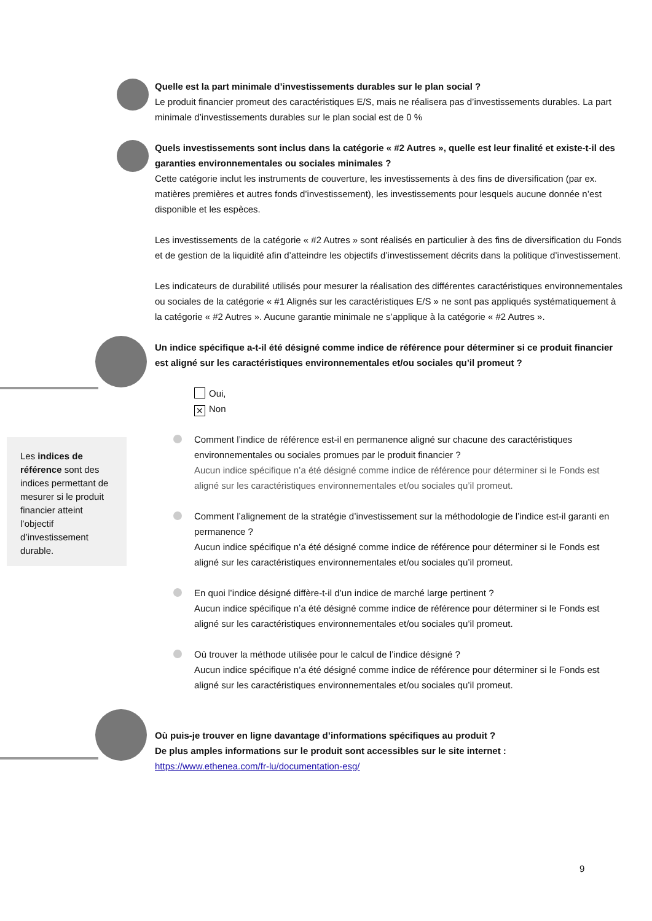Quelle est la part minimale d’investissements durables sur le plan social ?
Le produit financier promeut des caractéristiques E/S, mais ne réalisera pas d’investissements durables. La part minimale d’investissements durables sur le plan social est de 0 %
Quels investissements sont inclus dans la catégorie « #2 Autres », quelle est leur finalité et existe-t-il des garanties environnementales ou sociales minimales ?
Cette catégorie inclut les instruments de couverture, les investissements à des fins de diversification (par ex. matières premières et autres fonds d’investissement), les investissements pour lesquels aucune donnée n’est disponible et les espèces.
Les investissements de la catégorie « #2 Autres » sont réalisés en particulier à des fins de diversification du Fonds et de gestion de la liquidité afin d’atteindre les objectifs d’investissement décrits dans la politique d’investissement.
Les indicateurs de durabilité utilisés pour mesurer la réalisation des différentes caractéristiques environnementales ou sociales de la catégorie « #1 Alignés sur les caractéristiques E/S » ne sont pas appliqués systématiquement à la catégorie « #2 Autres ». Aucune garantie minimale ne s’applique à la catégorie « #2 Autres ».
Un indice spécifique a-t-il été désigné comme indice de référence pour déterminer si ce produit financier est aligné sur les caractéristiques environnementales et/ou sociales qu’il promeut ?
Oui,
✕ Non
Comment l’indice de référence est-il en permanence aligné sur chacune des caractéristiques environnementales ou sociales promues par le produit financier ?
Aucun indice spécifique n’a été désigné comme indice de référence pour déterminer si le Fonds est aligné sur les caractéristiques environnementales et/ou sociales qu’il promeut.
Comment l’alignement de la stratégie d’investissement sur la méthodologie de l’indice est-il garanti en permanence ?
Aucun indice spécifique n’a été désigné comme indice de référence pour déterminer si le Fonds est aligné sur les caractéristiques environnementales et/ou sociales qu’il promeut.
En quoi l’indice désigné diffère-t-il d’un indice de marché large pertinent ?
Aucun indice spécifique n’a été désigné comme indice de référence pour déterminer si le Fonds est aligné sur les caractéristiques environnementales et/ou sociales qu’il promeut.
Où trouver la méthode utilisée pour le calcul de l’indice désigné ?
Aucun indice spécifique n’a été désigné comme indice de référence pour déterminer si le Fonds est aligné sur les caractéristiques environnementales et/ou sociales qu’il promeut.
Les indices de référence sont des indices permettant de mesurer si le produit financier atteint l’objectif d’investissement durable.
Où puis-je trouver en ligne davantage d’informations spécifiques au produit ?
De plus amples informations sur le produit sont accessibles sur le site internet :
https://www.ethenea.com/fr-lu/documentation-esg/
9